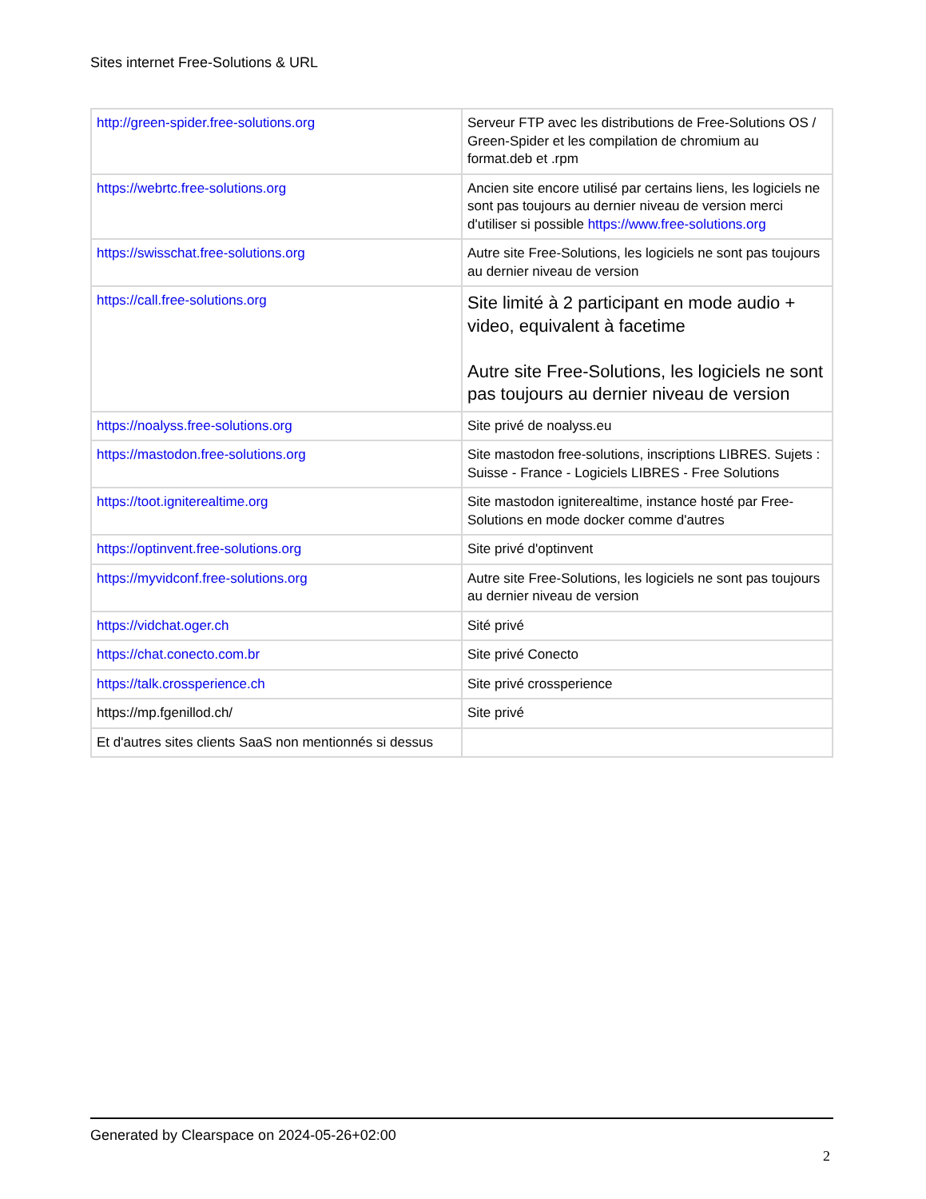Sites internet Free-Solutions & URL
| http://green-spider.free-solutions.org | Serveur FTP avec les distributions de Free-Solutions OS / Green-Spider et les compilation de chromium au format.deb et .rpm |
| https://webrtc.free-solutions.org | Ancien site encore utilisé par certains liens, les logiciels ne sont pas toujours au dernier niveau de version merci d'utiliser si possible https://www.free-solutions.org |
| https://swisschat.free-solutions.org | Autre site Free-Solutions, les logiciels ne sont pas toujours au dernier niveau de version |
| https://call.free-solutions.org | Site limité à 2 participant en mode audio + video, equivalent à facetime Autre site Free-Solutions, les logiciels ne sont pas toujours au dernier niveau de version |
| https://noalyss.free-solutions.org | Site privé de noalyss.eu |
| https://mastodon.free-solutions.org | Site mastodon free-solutions, inscriptions LIBRES. Sujets : Suisse - France - Logiciels LIBRES - Free Solutions |
| https://toot.igniterealtime.org | Site mastodon igniterealtime, instance hosté par Free-Solutions en mode docker comme d'autres |
| https://optinvent.free-solutions.org | Site privé d'optinvent |
| https://myvidconf.free-solutions.org | Autre site Free-Solutions, les logiciels ne sont pas toujours au dernier niveau de version |
| https://vidchat.oger.ch | Sité privé |
| https://chat.conecto.com.br | Site privé Conecto |
| https://talk.crossperience.ch | Site privé crossperience |
| https://mp.fgenillod.ch/ | Site privé |
| Et d'autres sites clients SaaS non mentionnés si dessus | |
Generated by Clearspace on 2024-05-26+02:00
2